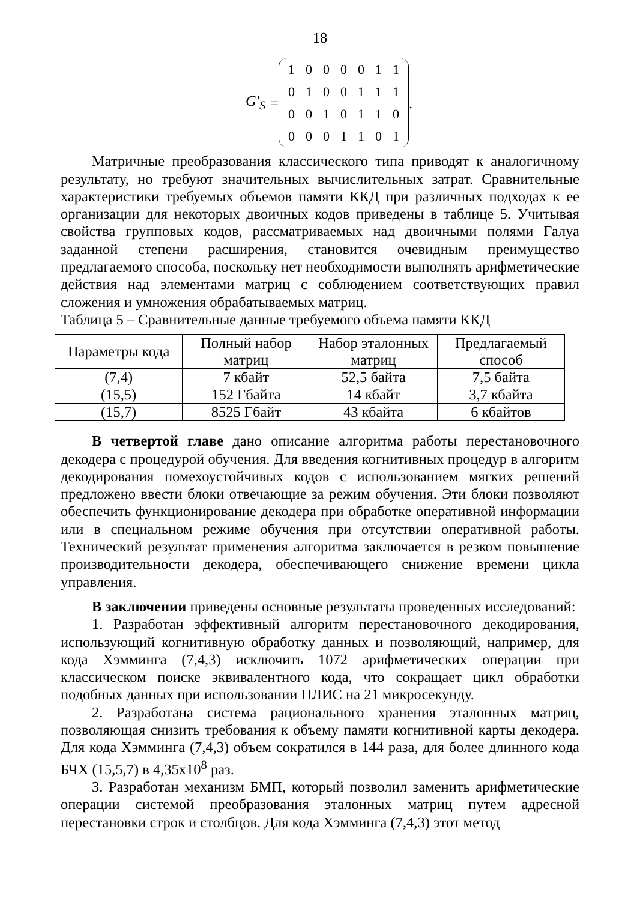18
G′<sub>S</sub> =
| 1 | 0 | 0 | 0 | 0 | 1 | 1 |
| 0 | 1 | 0 | 0 | 1 | 1 | 1 |
| 0 | 0 | 1 | 0 | 1 | 1 | 0 |
| 0 | 0 | 0 | 1 | 1 | 0 | 1 |
.
Матричные преобразования классического типа приводят к аналогичному результату, но требуют значительных вычислительных затрат. Сравнительные характеристики требуемых объемов памяти ККД при различных подходах к ее организации для некоторых двоичных кодов приведены в таблице 5. Учитывая свойства групповых кодов, рассматриваемых над двоичными полями Галуа заданной степени расширения, становится очевидным преимущество предлагаемого способа, поскольку нет необходимости выполнять арифметические действия над элементами матриц с соблюдением соответствующих правил сложения и умножения обрабатываемых матриц.
Таблица 5 – Сравнительные данные требуемого объема памяти ККД
| Параметры кода | Полный набор матриц | Набор эталонных матриц | Предлагаемый способ |
| --- | --- | --- | --- |
| (7,4) | 7 кбайт | 52,5 байта | 7,5 байта |
| (15,5) | 152 Гбайта | 14 кбайт | 3,7 кбайта |
| (15,7) | 8525 Гбайт | 43 кбайта | 6 кбайтов |
В четвертой главе дано описание алгоритма работы перестановочного декодера с процедурой обучения. Для введения когнитивных процедур в алгоритм декодирования помехоустойчивых кодов с использованием мягких решений предложено ввести блоки отвечающие за режим обучения. Эти блоки позволяют обеспечить функционирование декодера при обработке оперативной информации или в специальном режиме обучения при отсутствии оперативной работы. Технический результат применения алгоритма заключается в резком повышение производительности декодера, обеспечивающего снижение времени цикла управления.
В заключении приведены основные результаты проведенных исследований:
1. Разработан эффективный алгоритм перестановочного декодирования, использующий когнитивную обработку данных и позволяющий, например, для кода Хэмминга (7,4,3) исключить 1072 арифметических операции при классическом поиске эквивалентного кода, что сокращает цикл обработки подобных данных при использовании ПЛИС на 21 микросекунду.
2. Разработана система рационального хранения эталонных матриц, позволяющая снизить требования к объему памяти когнитивной карты декодера. Для кода Хэмминга (7,4,3) объем сократился в 144 раза, для более длинного кода БЧХ (15,5,7) в 4,35x10<sup>8</sup> раз.
3. Разработан механизм БМП, который позволил заменить арифметические операции системой преобразования эталонных матриц путем адресной перестановки строк и столбцов. Для кода Хэмминга (7,4,3) этот метод